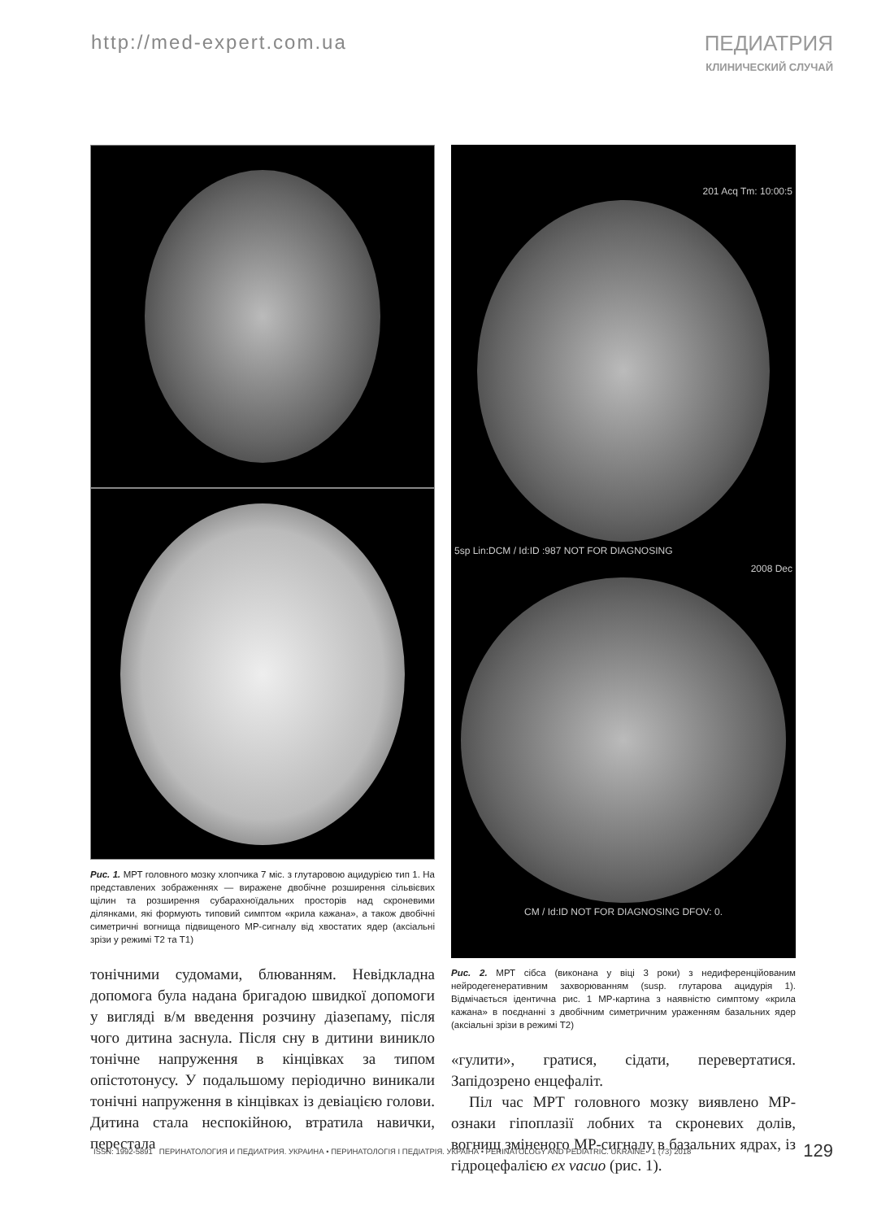http://med-expert.com.ua ПЕДИАТРИЯ
КЛИНИЧЕСКИЙ СЛУЧАЙ
Рис. 1. МРТ головного мозку хлопчика 7 міс. з глутаровою ацидурією тип 1. На представлених зображеннях — виражене двобічне розширення сільвієвих щілин та розширення субарахноїдальних просторів над скроневими ділянками, які формують типовий симптом «крила кажана», а також двобічні симетричні вогнища підвищеного МР-сигналу від хвостатих ядер (аксіальні зрізи у режимі Т2 та Т1)
тонічними судомами, блюванням. Невідкладна допомога була надана бригадою швидкої допомоги у вигляді в/м введення розчину діазепаму, після чого дитина заснула. Після сну в дитини виникло тонічне напруження в кінцівках за типом опістотонусу. У подальшому періодично виникали тонічні напруження в кінцівках із девіацією голови. Дитина стала неспокійною, втратила навички, перестала
201 Acq Tm: 10:00:5
5sp Lin:DCM / Id:ID :987 NOT FOR DIAGNOSING
2008 Dec
CM / Id:ID NOT FOR DIAGNOSING DFOV: 0.
Рис. 2. МРТ сібса (виконана у віці 3 роки) з недиференційованим нейродегенеративним захворюванням (susp. глутарова ацидурія 1). Відмічається ідентична рис. 1 МР-картина з наявністю симптому «крила кажана» в поєднанні з двобічним симетричним ураженням базальних ядер (аксіальні зрізи в режимі Т2)
«гулити», гратися, сідати, перевертатися. Запідозрено енцефаліт.
Піл час МРТ головного мозку виявлено МР-ознаки гіпоплазії лобних та скроневих долів, вогнищ зміненого МР-сигналу в базальних ядрах, із гідроцефалією ex vacuo (рис. 1).
ISSN: 1992-5891 ПЕРИНАТОЛОГИЯ И ПЕДИАТРИЯ. УКРАИНА • ПЕРИНАТОЛОГІЯ І ПЕДІАТРІЯ. УКРАЇНА • PERINATOLOGY AND PEDIATRIC. UKRAINE 1 (73) 2018 129